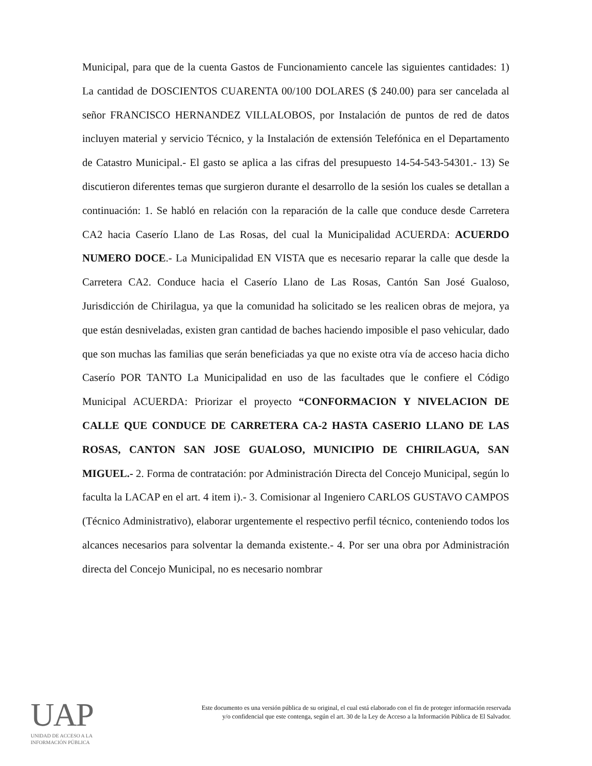Municipal, para que de la cuenta Gastos de Funcionamiento cancele las siguientes cantidades: 1) La cantidad de DOSCIENTOS CUARENTA 00/100 DOLARES ($ 240.00) para ser cancelada al señor FRANCISCO HERNANDEZ VILLALOBOS, por Instalación de puntos de red de datos incluyen material y servicio Técnico, y la Instalación de extensión Telefónica en el Departamento de Catastro Municipal.- El gasto se aplica a las cifras del presupuesto 14-54-543-54301.- 13) Se discutieron diferentes temas que surgieron durante el desarrollo de la sesión los cuales se detallan a continuación: 1. Se habló en relación con la reparación de la calle que conduce desde Carretera CA2 hacia Caserío Llano de Las Rosas, del cual la Municipalidad ACUERDA: ACUERDO NUMERO DOCE.- La Municipalidad EN VISTA que es necesario reparar la calle que desde la Carretera CA2. Conduce hacia el Caserío Llano de Las Rosas, Cantón San José Gualoso, Jurisdicción de Chirilagua, ya que la comunidad ha solicitado se les realicen obras de mejora, ya que están desniveladas, existen gran cantidad de baches haciendo imposible el paso vehicular, dado que son muchas las familias que serán beneficiadas ya que no existe otra vía de acceso hacia dicho Caserío POR TANTO La Municipalidad en uso de las facultades que le confiere el Código Municipal ACUERDA: Priorizar el proyecto “CONFORMACION Y NIVELACION DE CALLE QUE CONDUCE DE CARRETERA CA-2 HASTA CASERIO LLANO DE LAS ROSAS, CANTON SAN JOSE GUALOSO, MUNICIPIO DE CHIRILAGUA, SAN MIGUEL.- 2. Forma de contratación: por Administración Directa del Concejo Municipal, según lo faculta la LACAP en el art. 4 item i).- 3. Comisionar al Ingeniero CARLOS GUSTAVO CAMPOS (Técnico Administrativo), elaborar urgentemente el respectivo perfil técnico, conteniendo todos los alcances necesarios para solventar la demanda existente.- 4. Por ser una obra por Administración directa del Concejo Municipal, no es necesario nombrar
UAP
UNIDAD DE ACCESO A LA
INFORMACIÓN PÚBLICA
Este documento es una versión pública de su original, el cual está elaborado con el fin de proteger información reservada
y/o confidencial que este contenga, según el art. 30 de la Ley de Acceso a la Información Pública de El Salvador.